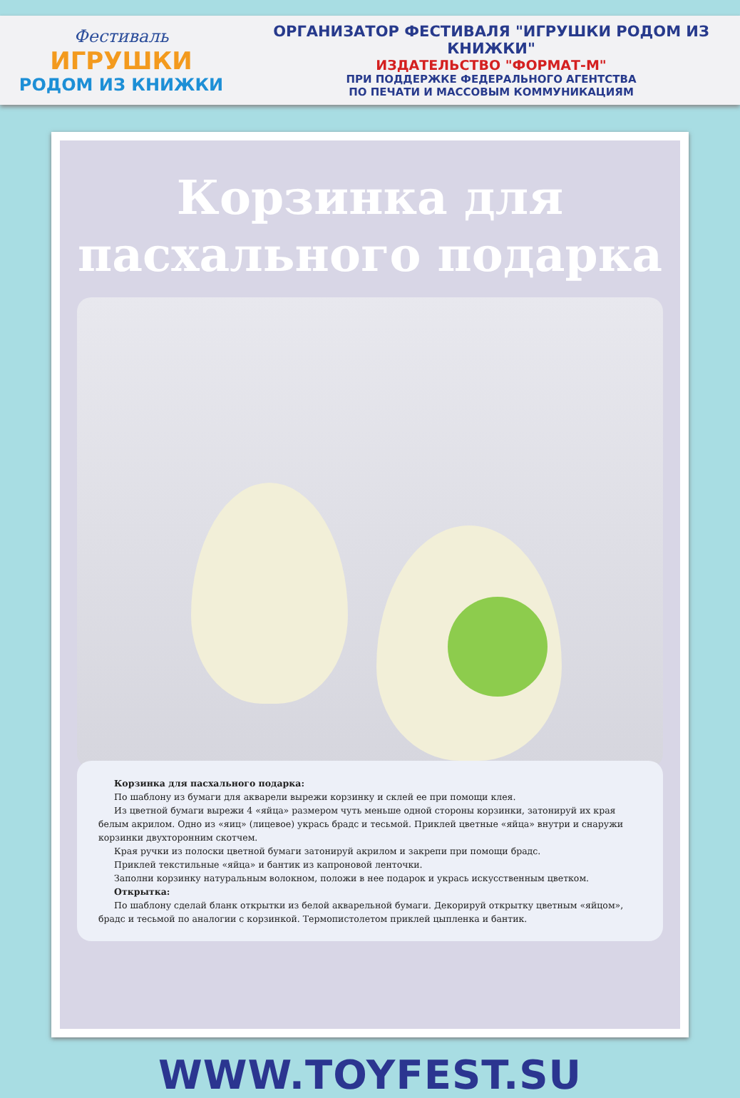Фестиваль
ИГРУШКИ
РОДОМ ИЗ КНИЖКИ
ОРГАНИЗАТОР ФЕСТИВАЛЯ "ИГРУШКИ РОДОМ ИЗ КНИЖКИ"
ИЗДАТЕЛЬСТВО "ФОРМАТ-М"
ПРИ ПОДДЕРЖКЕ ФЕДЕРАЛЬНОГО АГЕНТСТВА
ПО ПЕЧАТИ И МАССОВЫМ КОММУНИКАЦИЯМ
Корзинка для
пасхального подарка
Корзинка для пасхального подарка:
По шаблону из бумаги для акварели вырежи корзинку и склей ее при помощи клея.
Из цветной бумаги вырежи 4 «яйца» размером чуть меньше одной стороны корзинки, затонируй их края белым акрилом. Одно из «яиц» (лицевое) укрась брадс и тесьмой. Приклей цветные «яйца» внутри и снаружи корзинки двухторонним скотчем.
Края ручки из полоски цветной бумаги затонируй акрилом и закрепи при помощи брадс.
Приклей текстильные «яйца» и бантик из капроновой ленточки.
Заполни корзинку натуральным волокном, положи в нее подарок и укрась искусственным цветком.
Открытка:
По шаблону сделай бланк открытки из белой акварельной бумаги. Декорируй открытку цветным «яйцом», брадс и тесьмой по аналогии с корзинкой. Термопистолетом приклей цыпленка и бантик.
WWW.TOYFEST.SU